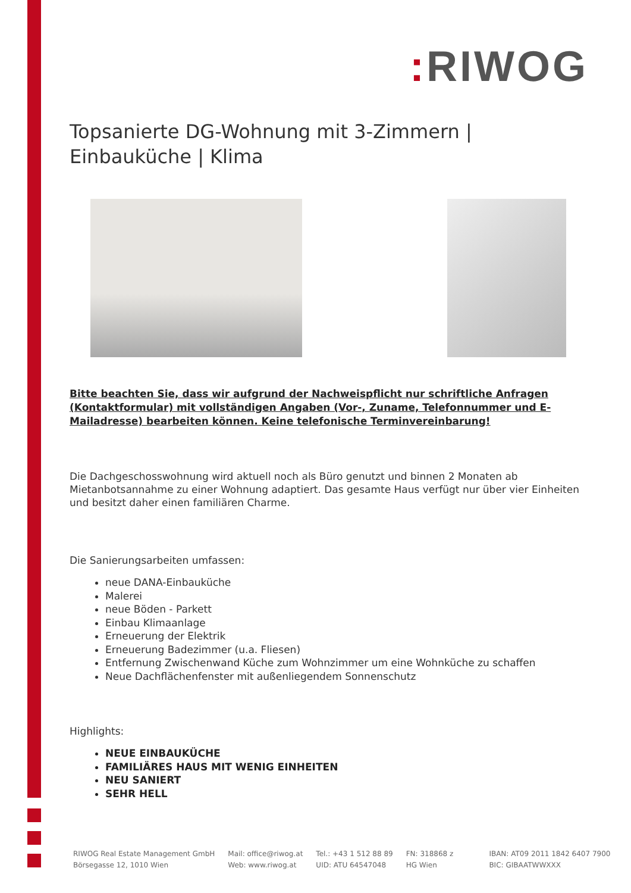: RIWOG
Topsanierte DG-Wohnung mit 3-Zimmern | Einbauküche | Klima
Bitte beachten Sie, dass wir aufgrund der Nachweispflicht nur schriftliche Anfragen (Kontaktformular) mit vollständigen Angaben (Vor-, Zuname, Telefonnummer und E-Mailadresse) bearbeiten können. Keine telefonische Terminvereinbarung!
Die Dachgeschosswohnung wird aktuell noch als Büro genutzt und binnen 2 Monaten ab Mietanbotsannahme zu einer Wohnung adaptiert. Das gesamte Haus verfügt nur über vier Einheiten und besitzt daher einen familiären Charme.
Die Sanierungsarbeiten umfassen:
neue DANA-Einbauküche
Malerei
neue Böden - Parkett
Einbau Klimaanlage
Erneuerung der Elektrik
Erneuerung Badezimmer (u.a. Fliesen)
Entfernung Zwischenwand Küche zum Wohnzimmer um eine Wohnküche zu schaffen
Neue Dachflächenfenster mit außenliegendem Sonnenschutz
Highlights:
NEUE EINBAUKÜCHE
FAMILIÄRES HAUS MIT WENIG EINHEITEN
NEU SANIERT
SEHR HELL
RIWOG Real Estate Management GmbH
Börsegasse 12, 1010 Wien
Mail: office@riwog.at
Web: www.riwog.at
Tel.: +43 1 512 88 89
UID: ATU 64547048
FN: 318868 z
HG Wien
IBAN: AT09 2011 1842 6407 7900
BIC: GIBAATWWXXX